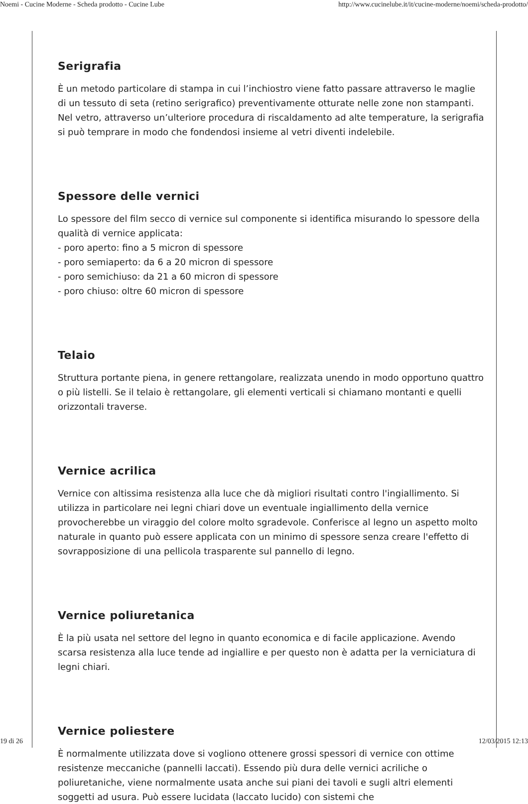Noemi - Cucine Moderne - Scheda prodotto - Cucine Lube http://www.cucinelube.it/it/cucine-moderne/noemi/scheda-prodotto/
Serigrafia
È un metodo particolare di stampa in cui l’inchiostro viene fatto passare attraverso le maglie di un tessuto di seta (retino serigrafico) preventivamente otturate nelle zone non stampanti. Nel vetro, attraverso un’ulteriore procedura di riscaldamento ad alte temperature, la serigrafia si può temprare in modo che fondendosi insieme al vetri diventi indelebile.
Spessore delle vernici
Lo spessore del film secco di vernice sul componente si identifica misurando lo spessore della qualità di vernice applicata:
- poro aperto: fino a 5 micron di spessore
- poro semiaperto: da 6 a 20 micron di spessore
- poro semichiuso: da 21 a 60 micron di spessore
- poro chiuso: oltre 60 micron di spessore
Telaio
Struttura portante piena, in genere rettangolare, realizzata unendo in modo opportuno quattro o più listelli. Se il telaio è rettangolare, gli elementi verticali si chiamano montanti e quelli orizzontali traverse.
Vernice acrilica
Vernice con altissima resistenza alla luce che dà migliori risultati contro l'ingiallimento. Si utilizza in particolare nei legni chiari dove un eventuale ingiallimento della vernice provocherebbe un viraggio del colore molto sgradevole. Conferisce al legno un aspetto molto naturale in quanto può essere applicata con un minimo di spessore senza creare l'effetto di sovrapposizione di una pellicola trasparente sul pannello di legno.
Vernice poliuretanica
È la più usata nel settore del legno in quanto economica e di facile applicazione. Avendo scarsa resistenza alla luce tende ad ingiallire e per questo non è adatta per la verniciatura di legni chiari.
Vernice poliestere
È normalmente utilizzata dove si vogliono ottenere grossi spessori di vernice con ottime resistenze meccaniche (pannelli laccati). Essendo più dura delle vernici acriliche o poliuretaniche, viene normalmente usata anche sui piani dei tavoli e sugli altri elementi soggetti ad usura. Può essere lucidata (laccato lucido) con sistemi che
19 di 26 12/03/2015 12:13